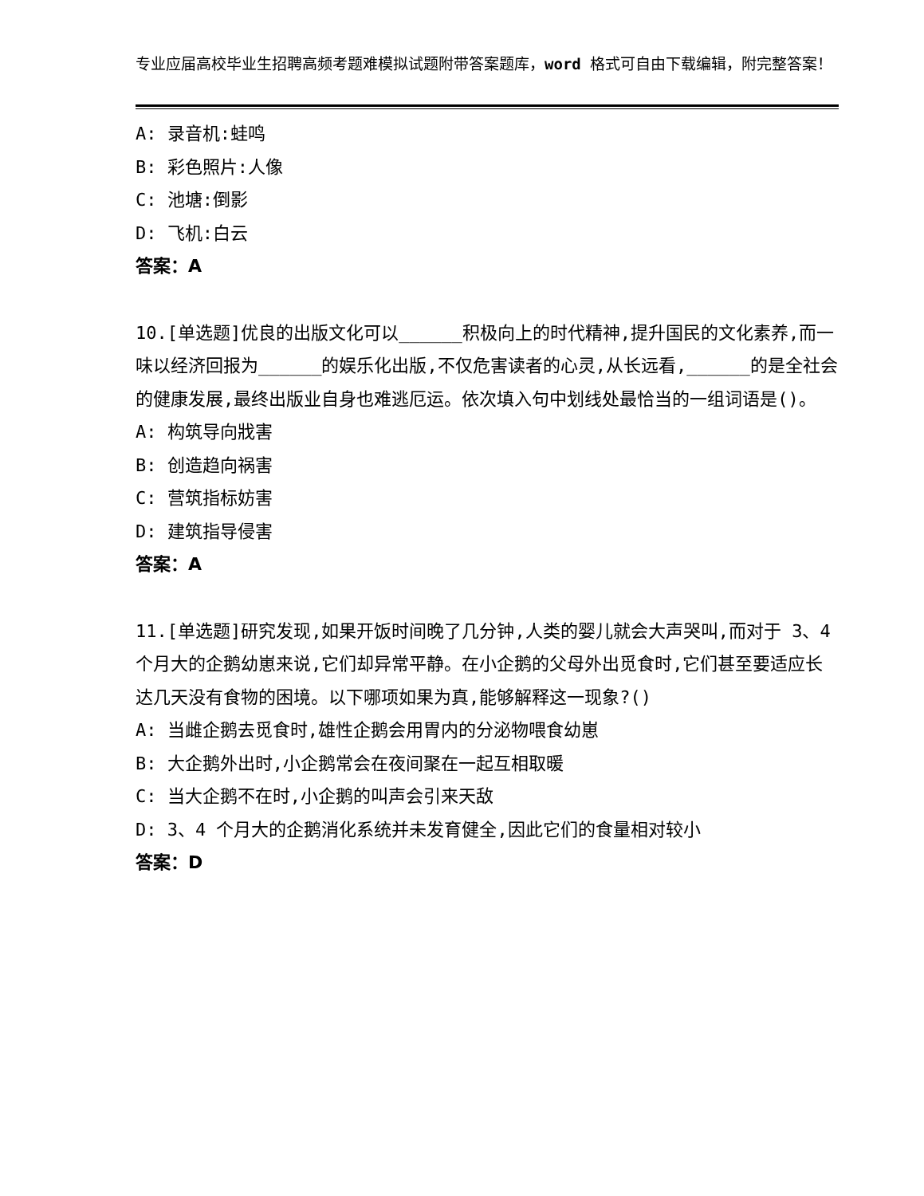专业应届高校毕业生招聘高频考题难模拟试题附带答案题库，word 格式可自由下载编辑，附完整答案！
A: 录音机:蛙鸣
B: 彩色照片:人像
C: 池塘:倒影
D: 飞机:白云
答案：A
10.[单选题]优良的出版文化可以______积极向上的时代精神,提升国民的文化素养,而一味以经济回报为______的娱乐化出版,不仅危害读者的心灵,从长远看,______的是全社会的健康发展,最终出版业自身也难逃厄运。依次填入句中划线处最恰当的一组词语是()。
A: 构筑导向戕害
B: 创造趋向祸害
C: 营筑指标妨害
D: 建筑指导侵害
答案：A
11.[单选题]研究发现,如果开饭时间晚了几分钟,人类的婴儿就会大声哭叫,而对于 3、4 个月大的企鹅幼崽来说,它们却异常平静。在小企鹅的父母外出觅食时,它们甚至要适应长达几天没有食物的困境。以下哪项如果为真,能够解释这一现象?()
A: 当雌企鹅去觅食时,雄性企鹅会用胃内的分泌物喂食幼崽
B: 大企鹅外出时,小企鹅常会在夜间聚在一起互相取暖
C: 当大企鹅不在时,小企鹅的叫声会引来天敌
D: 3、4 个月大的企鹅消化系统并未发育健全,因此它们的食量相对较小
答案：D